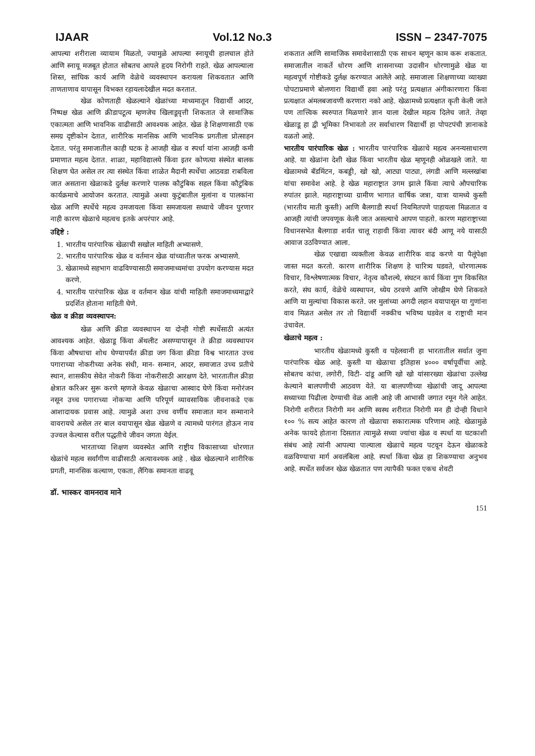IJAAR Vol.12 No.3 ISSN – 2347-7075
आपल्या शरीराला व्यायाम मिळतो, ज्यामुळे आपल्या स्नायूची हालचाल होते आणि स्नायू मजबूत होतात सोबतच आपले हृदय निरोगी राहते. खेळ आपल्याला शिस्त, सांघिक कार्य आणि वेळेचे व्यवस्थापन करायला शिकवतात आणि ताणताणाव यापासून विभक्त रहायलादेखील मदत करतात.
खेळ कोणताही खेळल्याने खेळांच्या माध्यमातून विद्यार्थी आदर, निष्पक्ष खेळ आणि क्रीडापटूत्व म्हणजेच खिलाडूवृत्ती शिकतात जे सामाजिक एकात्मता आणि भावनिक वाढीसाठी आवश्यक आहेत. खेळ हे शिक्षणासाठी एक समग्र दृष्टीकोन देतात, शारीरिक मानसिक आणि भावनिक प्रगतीला प्रोत्साहन देतात. परंतु समाजातील काही घटक हे आजही खेळ व स्पर्धा यांना आजही कमी प्रमाणात महत्व देतात. शाळा, महाविद्यालये किंवा इतर कोणत्या संस्थेत बालक शिक्षण घेत असेल तर त्या संस्थेत किंवा शाळेत मैदानी स्पर्धेचा आठवडा राबविला जात असताना खेळाकडे दुर्लक्ष करणारे पालक कौटुंबिक सहल किंवा कौटुंबिक कार्यक्रमाचे आयोजन करतात. त्यामुळे अश्या कुटुंबातील मुलांना व पालकांना खेळ आणि स्पर्धेचे महत्व उमजायला किंवा समजायला सध्याचे जीवन पुरणार नाही कारण खेळाचे महत्वच इतके अपरंपार आहे.
उद्दिष्टे :
1. भारतीय पारंपारिक खेळाची सखोल माहिती अभ्यासणे.
2. भारतीय पारंपारिक खेळ व वर्तमान खेळ यांच्यातील फरक अभ्यासणे.
3. खेळामध्ये सहभाग वाढविण्यासाठी समाजमाध्यमांचा उपयोग करण्यास मदत करणे.
4. भारतीय पारंपारिक खेळ व वर्तमान खेळ यांची माहिती समाजमाध्यमाद्वारे प्रदर्शित होताना माहिती घेणे.
खेळ व क्रीडा व्यवस्थापन:
खेळ आणि क्रीडा व्यवस्थापन या दोन्ही गोष्टी स्पर्धेसाठी अत्यंत आवश्यक आहेत. खेळाडू किंवा ॲथलीट असण्यापासून ते क्रीडा व्यवस्थापन किंवा औषधाचा शोध घेण्यापर्यंत क्रीडा जग किंवा क्रीडा विश्व भारतात उच्च पगाराच्या नोकरीच्या अनेक संधी, मान- सन्मान, आदर, समाजात उच्च प्रतीचे स्थान, शासकीय सेवेत नोकरी किंवा नोकरीसाठी आरक्षण देते. भारतातील क्रीडा क्षेत्रात करिअर सुरू करणे म्हणजे केवळ खेळाचा आस्वाद घेणे किंवा मनोरंजन नसून उच्च पगाराच्या नोकऱ्या आणि परिपूर्ण व्यावसायिक जीवनाकडे एक आशादायक प्रवास आहे. त्यामुळे अशा उच्च वर्णीय समाजात मान सन्मानाने वावरायचे असेल तर बाल वयापासून खेळ खेळणे व त्यामध्ये पारंगत होऊन नाव उज्वल केल्यास वरील पद्धतीचे जीवन जगता येईल.
भारताच्या शिक्षण व्यवस्थेत आणि राष्ट्रीय विकासाच्या धोरणात खेळांचे महत्व सर्वांगीण वाढीसाठी अत्यावश्यक आहे . खेळ खेळल्याने शारीरिक प्रगती, मानसिक कल्याण, एकता, लैंगिक समानता वाढवू
शकतात आणि सामाजिक समावेशासाठी एक साधन म्हणून काम करू शकतात. समाजातील नाकर्ते धोरण आणि शासनाच्या उदासीन धोरणामुळे खेळ या महत्वपूर्ण गोष्टीकडे दुर्लक्ष करण्यात आलेले आहे. समाजाला शिक्षणाच्या व्याख्या पोपटाप्रमाणे बोलणारा विद्यार्थी हवा आहे परंतु प्रत्यक्षात अंगीकारणारा किंवा प्रत्यक्षात अंमलबजावणी करणारा नको आहे. खेळामध्ये प्रत्यक्षात कृती केली जाते पण तात्त्विक स्वरुपात मिळणारे ज्ञान याला देखील महत्व दिलेच जाते. तेव्हा खेळाडू हा द्वी भूमिका निभावतो तर सर्वाधारण विद्यार्थी हा पोपटपंची ज्ञानाकडे वळतो आहे.
भारतीय पारंपारिक खेळ : भारतीय पारंपारिक खेळाचे महत्व अनन्यसाधारण आहे. या खेळांना देशी खेळ किंवा भारतीय खेळ म्हणूनही ओळखले जाते. या खेळामध्ये बॅडमिंटन, कबड्डी, खो खो, आट्या पाट्या, लंगडी आणि मल्लखांबा यांचा समावेश आहे. हे खेळ महाराष्ट्रात उगम झाले किंवा त्याचे औपचारिक रुपांतर झाले. महाराष्ट्राच्या ग्रामीण भागात वार्षिक जत्रा, यात्रा यामध्ये कुस्ती (भारतीय माती कुस्ती) आणि बैलगाडी स्पर्धा नियमितपणे पाहायला मिळतात व आजही त्यांची जपवणूक केली जात असल्याचे आपण पाहतो. कारण महाराष्ट्राच्या विधानसभेत बैलगाडा शर्यत चालू राहावी किंवा त्यावर बंदी आणू नये यासाठी आवाज उठविण्यात आला.
खेळ एखाद्या व्यक्तीला केवळ शारीरिक वाढ करणे या पैलूंपेक्षा जास्त मदत करतो. कारण शारीरिक शिक्षण हे चारित्र्य घडवते, धोरणात्मक विचार, विश्लेषणात्मक विचार, नेतृत्व कौशल्ये, संघटन कार्य किंवा गुण विकसित करते, संघ कार्य, वेळेचे व्यस्थापन, ध्येय ठरवणे आणि जोखीम घेणे शिकवते आणि या मुल्यांचा विकास करते. जर मुलांच्या अगदी लहान वयापासून या गुणांना वाव मिळत असेल तर तो विद्यार्थी नक्कीच भविष्य घडवेल व राष्ट्राची मान उंचावेल.
खेळाचे महत्व :
भारतीय खेळामध्ये कुस्ती व पहेलवानी हा भारतातील सर्वात जुना पारंपारिक खेळ आहे. कुस्ती या खेळाचा इतिहास ४००० वर्षापूर्वीचा आहे. सोबतच कांचा, लगोरी, विटी- दांडू आणि खो खो यांसारख्या खेळांचा उल्लेख केल्याने बालपणीची आठवण येते. या बालपणीच्या खेळांची जादू आपल्या सध्याच्या पिढीला देण्याची वेळ आली आहे जी आभासी जगात रमून गेले आहेत. निरोगी शरीरात निरोगी मन आणि स्वस्थ शरीरात निरोगी मन ही दोन्ही विधाने १०० % सत्य आहेत कारण तो खेळाचा सकारात्मक परिणाम आहे. खेळामुळे अनेक फायदे होताना दिसतात त्यामुळे सध्या ज्यांचा खेळ व स्पर्धा या घटकाशी संबंध आहे त्यांनी आपल्या पाल्याला खेळाचे महत्व पटवून देऊन खेळाकडे वळविण्याचा मार्ग अवलंबिला आहे. स्पर्धा किंवा खेळ हा शिकण्याचा अनुभव आहे. स्पर्धेत सर्वजन खेळ खेळतात पण त्यापैकी फक्त एकच शेवटी
डॉ. भास्कर वामनराव माने
151